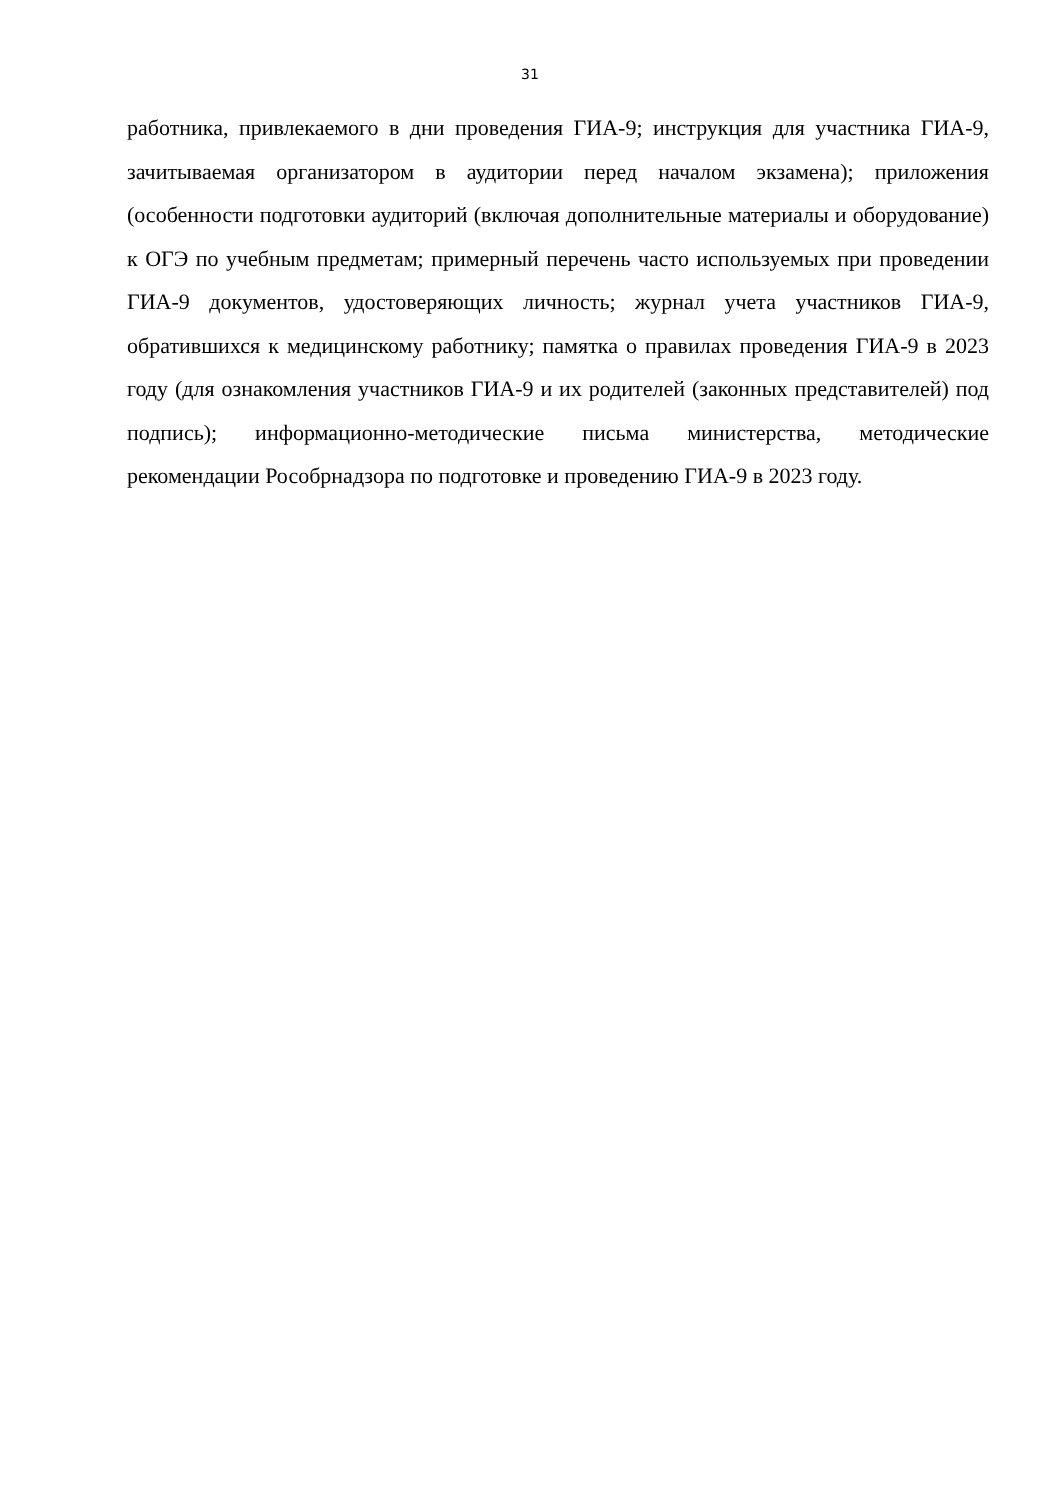31
работника, привлекаемого в дни проведения ГИА-9; инструкция для участника ГИА-9, зачитываемая организатором в аудитории перед началом экзамена); приложения (особенности подготовки аудиторий (включая дополнительные материалы и оборудование) к ОГЭ по учебным предметам; примерный перечень часто используемых при проведении ГИА-9 документов, удостоверяющих личность; журнал учета участников ГИА-9, обратившихся к медицинскому работнику; памятка о правилах проведения ГИА-9 в 2023 году (для ознакомления участников ГИА-9 и их родителей (законных представителей) под подпись); информационно-методические письма министерства, методические рекомендации Рособрнадзора по подготовке и проведению ГИА-9 в 2023 году.